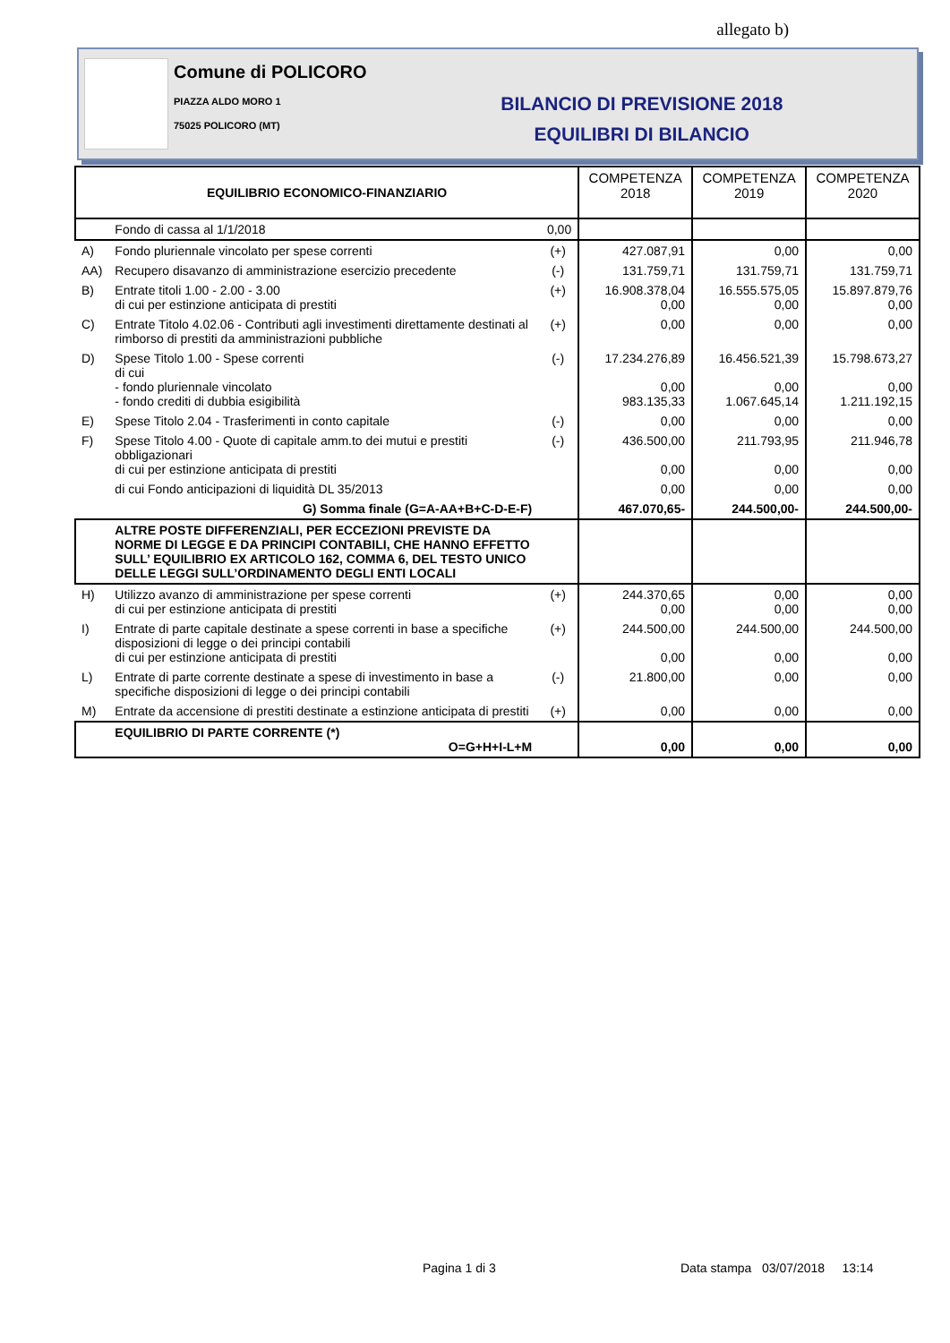allegato b)
Comune di POLICORO
PIAZZA ALDO MORO 1
75025 POLICORO (MT)
BILANCIO DI PREVISIONE 2018
EQUILIBRI DI BILANCIO
| EQUILIBRIO ECONOMICO-FINANZIARIO | | | COMPETENZA 2018 | COMPETENZA 2019 | COMPETENZA 2020 |
| --- | --- | --- | --- | --- | --- |
| | Fondo di cassa al 1/1/2018 | 0,00 | | | |
| A) | Fondo pluriennale vincolato per spese correnti | (+) | 427.087,91 | 0,00 | 0,00 |
| AA) | Recupero disavanzo di amministrazione esercizio precedente | (-) | 131.759,71 | 131.759,71 | 131.759,71 |
| B) | Entrate titoli 1.00 - 2.00 - 3.00 di cui per estinzione anticipata di prestiti | (+) | 16.908.378,04 0,00 | 16.555.575,05 0,00 | 15.897.879,76 0,00 |
| C) | Entrate Titolo 4.02.06 - Contributi agli investimenti direttamente destinati al rimborso di prestiti da amministrazioni pubbliche | (+) | 0,00 | 0,00 | 0,00 |
| D) | Spese Titolo 1.00 - Spese correnti di cui - fondo pluriennale vincolato - fondo crediti di dubbia esigibilità | (-) | 17.234.276,89 0,00 983.135,33 | 16.456.521,39 0,00 1.067.645,14 | 15.798.673,27 0,00 1.211.192,15 |
| E) | Spese Titolo 2.04 - Trasferimenti in conto capitale | (-) | 0,00 | 0,00 | 0,00 |
| F) | Spese Titolo 4.00 - Quote di capitale amm.to dei mutui e prestiti obbligazionari di cui per estinzione anticipata di prestiti | (-) | 436.500,00 0,00 | 211.793,95 0,00 | 211.946,78 0,00 |
| | di cui Fondo anticipazioni di liquidità DL 35/2013 | | 0,00 | 0,00 | 0,00 |
| | G) Somma finale (G=A-AA+B+C-D-E-F) | | 467.070,65- | 244.500,00- | 244.500,00- |
| | ALTRE POSTE DIFFERENZIALI, PER ECCEZIONI PREVISTE DA NORME DI LEGGE E DA PRINCIPI CONTABILI, CHE HANNO EFFETTO SULL’ EQUILIBRIO EX ARTICOLO 162, COMMA 6, DEL TESTO UNICO DELLE LEGGI SULL’ORDINAMENTO DEGLI ENTI LOCALI | | | | |
| H) | Utilizzo avanzo di amministrazione per spese correnti di cui per estinzione anticipata di prestiti | (+) | 244.370,65 0,00 | 0,00 0,00 | 0,00 0,00 |
| I) | Entrate di parte capitale destinate a spese correnti in base a specifiche disposizioni di legge o dei principi contabili di cui per estinzione anticipata di prestiti | (+) | 244.500,00 0,00 | 244.500,00 0,00 | 244.500,00 0,00 |
| L) | Entrate di parte corrente destinate a spese di investimento in base a specifiche disposizioni di legge o dei principi contabili | (-) | 21.800,00 | 0,00 | 0,00 |
| M) | Entrate da accensione di prestiti destinate a estinzione anticipata di prestiti | (+) | 0,00 | 0,00 | 0,00 |
| | EQUILIBRIO DI PARTE CORRENTE (*) O=G+H+I-L+M | | 0,00 | 0,00 | 0,00 |
Pagina 1 di 3
Data stampa 03/07/2018 13:14